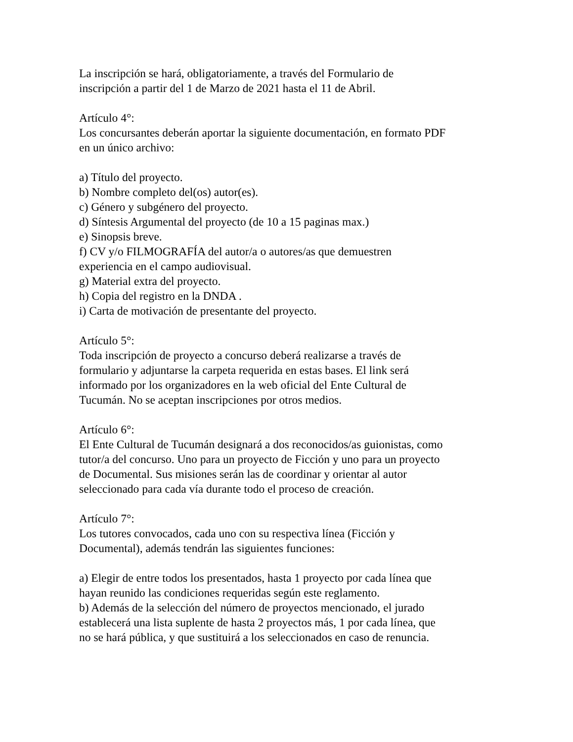La inscripción se hará, obligatoriamente, a través del Formulario de
inscripción a partir del 1 de Marzo de 2021 hasta el 11 de Abril.
Artículo 4°:
Los concursantes deberán aportar la siguiente documentación, en formato PDF
en un único archivo:
a) Título del proyecto.
b) Nombre completo del(os) autor(es).
c) Género y subgénero del proyecto.
d) Síntesis Argumental del proyecto (de 10 a 15 paginas max.)
e) Sinopsis breve.
f) CV y/o FILMOGRAFÍA del autor/a o autores/as que demuestren
experiencia en el campo audiovisual.
g) Material extra del proyecto.
h) Copia del registro en la DNDA .
i) Carta de motivación de presentante del proyecto.
Artículo 5°:
Toda inscripción de proyecto a concurso deberá realizarse a través de
formulario y adjuntarse la carpeta requerida en estas bases. El link será
informado por los organizadores en la web oficial del Ente Cultural de
Tucumán. No se aceptan inscripciones por otros medios.
Artículo 6°:
El Ente Cultural de Tucumán designará a dos reconocidos/as guionistas, como
tutor/a del concurso. Uno para un proyecto de Ficción y uno para un proyecto
de Documental. Sus misiones serán las de coordinar y orientar al autor
seleccionado para cada vía durante todo el proceso de creación.
Artículo 7°:
Los tutores convocados, cada uno con su respectiva línea (Ficción y
Documental), además tendrán las siguientes funciones:
a) Elegir de entre todos los presentados, hasta 1 proyecto por cada línea que
hayan reunido las condiciones requeridas según este reglamento.
b) Además de la selección del número de proyectos mencionado, el jurado
establecerá una lista suplente de hasta 2 proyectos más, 1 por cada línea, que
no se hará pública, y que sustituirá a los seleccionados en caso de renuncia.